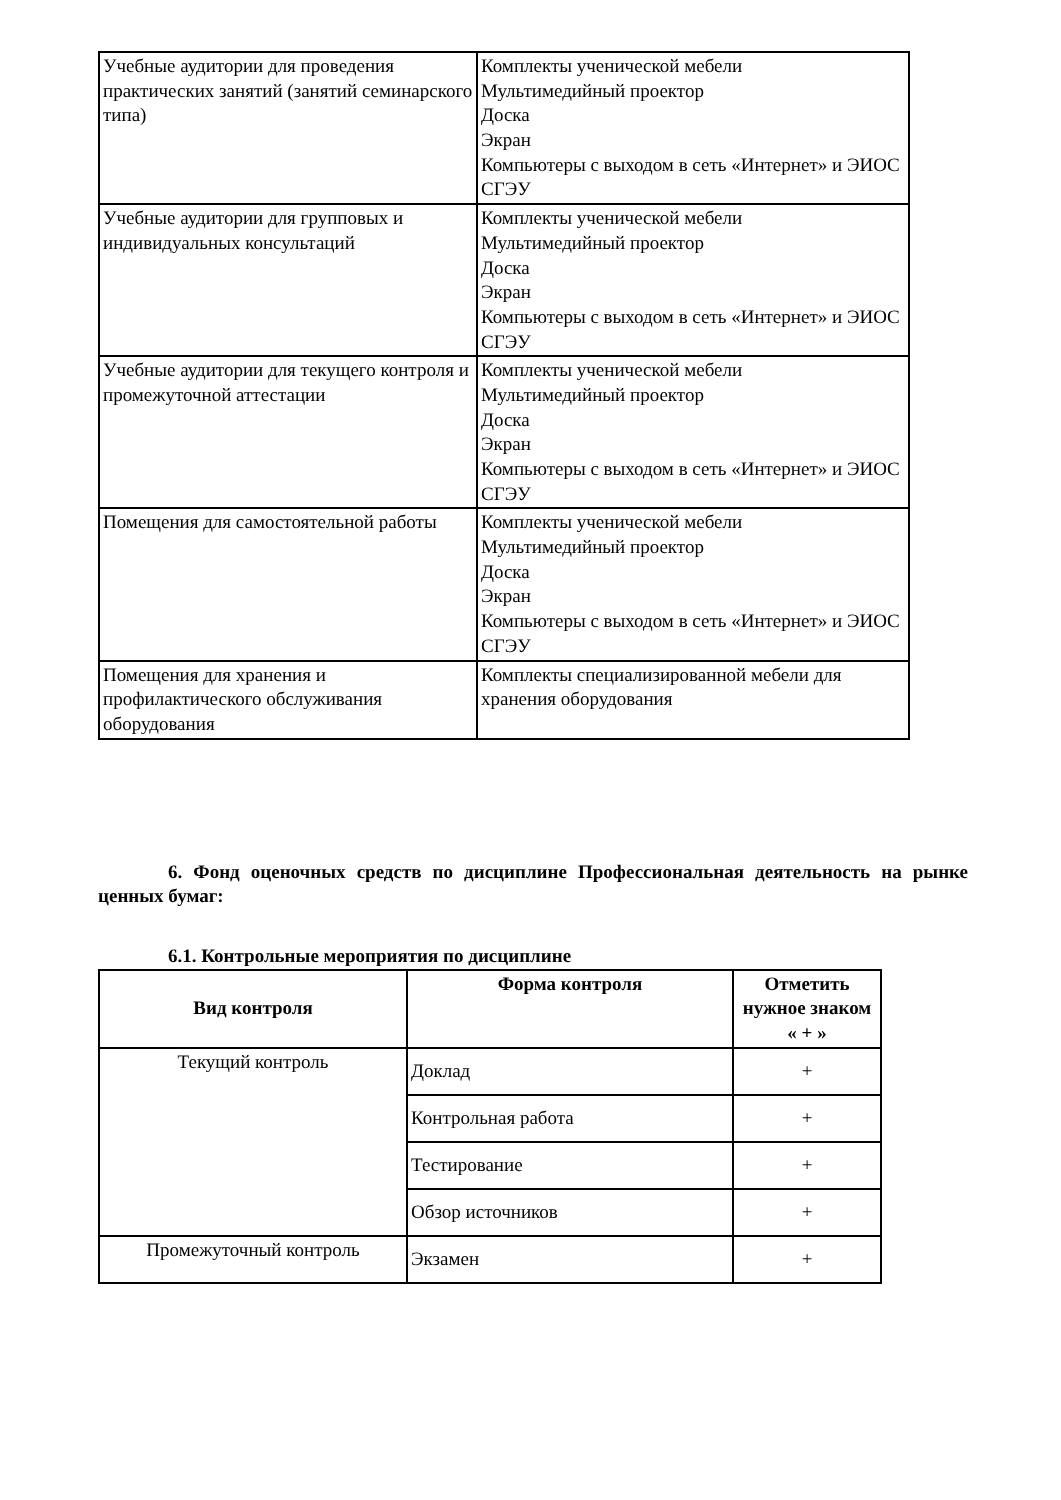| Учебные аудитории для проведения практических занятий (занятий семинарского типа) | Комплекты ученической мебели Мультимедийный проектор Доска Экран Компьютеры с выходом в сеть «Интернет» и ЭИОС СГЭУ |
| Учебные аудитории для групповых и индивидуальных консультаций | Комплекты ученической мебели Мультимедийный проектор Доска Экран Компьютеры с выходом в сеть «Интернет» и ЭИОС СГЭУ |
| Учебные аудитории для текущего контроля и промежуточной аттестации | Комплекты ученической мебели Мультимедийный проектор Доска Экран Компьютеры с выходом в сеть «Интернет» и ЭИОС СГЭУ |
| Помещения для самостоятельной работы | Комплекты ученической мебели Мультимедийный проектор Доска Экран Компьютеры с выходом в сеть «Интернет» и ЭИОС СГЭУ |
| Помещения для хранения и профилактического обслуживания оборудования | Комплекты специализированной мебели для хранения оборудования |
6. Фонд оценочных средств по дисциплине Профессиональная деятельность на рынке ценных бумаг:
6.1. Контрольные мероприятия по дисциплине
| Вид контроля | Форма контроля | Отметить нужное знаком « + » |
| --- | --- | --- |
| Текущий контроль | Доклад | + |
| | Контрольная работа | + |
| | Тестирование | + |
| | Обзор источников | + |
| Промежуточный контроль | Экзамен | + |